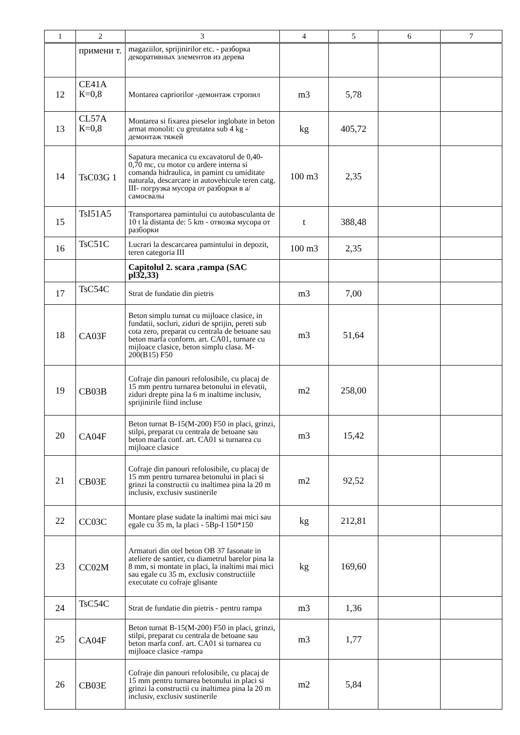| 1 | 2 | 3 | 4 | 5 | 6 | 7 |
| --- | --- | --- | --- | --- | --- | --- |
| | примени т. | magaziilor, sprijinirilor etc. - разборка декоративных элементов из дерева | | | | |
| 12 | CE41A К=0,8 | Montarea capriorilor -демонтаж стропил | m3 | 5,78 | | |
| 13 | CL57A К=0,8 | Montarea si fixarea pieselor inglobate in beton armat monolit: cu greutatea sub 4 kg - демонтаж тяжей | kg | 405,72 | | |
| 14 | TsC03G 1 | Sapatura mecanica cu excavatorul de 0,40-0,70 mc, cu motor cu ardere interna si comanda hidraulica, in pamint cu umiditate naturala, descarcare in autovehicule teren catg. III- погрузка мусора от разборки в а/самосвалы | 100 m3 | 2,35 | | |
| 15 | TsI51A5 | Transportarea pamintului cu autobasculanta de 10 t la distanta de: 5 km - отвозка мусора от разборки | t | 388,48 | | |
| 16 | TsC51C | Lucrari la descarcarea pamintului in depozit, teren categoria III | 100 m3 | 2,35 | | |
| | | Capitolul 2. scara ,rampa (SAC pl32,33) | | | | |
| 17 | TsC54C | Strat de fundatie din pietris | m3 | 7,00 | | |
| 18 | CA03F | Beton simplu turnat cu mijloace clasice, in fundatii, socluri, ziduri de sprijin, pereti sub cota zero, preparat cu centrala de betoane sau beton marfa conform. art. CA01, turnare cu mijloace clasice, beton simplu clasa. M-200(B15) F50 | m3 | 51,64 | | |
| 19 | CB03B | Cofraje din panouri refolosibile, cu placaj de 15 mm pentru turnarea betonului in elevatii, ziduri drepte pina la 6 m inaltime inclusiv, sprijinirile fiind incluse | m2 | 258,00 | | |
| 20 | CA04F | Beton turnat B-15(M-200) F50 in placi, grinzi, stilpi, preparat cu centrala de betoane sau beton marfa conf. art. CA01 si turnarea cu mijloace clasice | m3 | 15,42 | | |
| 21 | CB03E | Cofraje din panouri refolosibile, cu placaj de 15 mm pentru turnarea betonului in placi si grinzi la constructii cu inaltimea pina la 20 m inclusiv, exclusiv sustinerile | m2 | 92,52 | | |
| 22 | CC03C | Montare plase sudate la inaltimi mai mici sau egale cu 35 m, la placi - 5Вр-I 150*150 | kg | 212,81 | | |
| 23 | CC02M | Armaturi din otel beton OB 37 fasonate in ateliere de santier, cu diametrul barelor pina la 8 mm, si montate in placi, la inaltimi mai mici sau egale cu 35 m, exclusiv constructiile executate cu cofraje glisante | kg | 169,60 | | |
| 24 | TsC54C | Strat de fundatie din pietris - pentru rampa | m3 | 1,36 | | |
| 25 | CA04F | Beton turnat B-15(M-200) F50 in placi, grinzi, stilpi, preparat cu centrala de betoane sau beton marfa conf. art. CA01 si turnarea cu mijloace clasice -rampa | m3 | 1,77 | | |
| 26 | CB03E | Cofraje din panouri refolosibile, cu placaj de 15 mm pentru turnarea betonului in placi si grinzi la constructii cu inaltimea pina la 20 m inclusiv, exclusiv sustinerile | m2 | 5,84 | | |